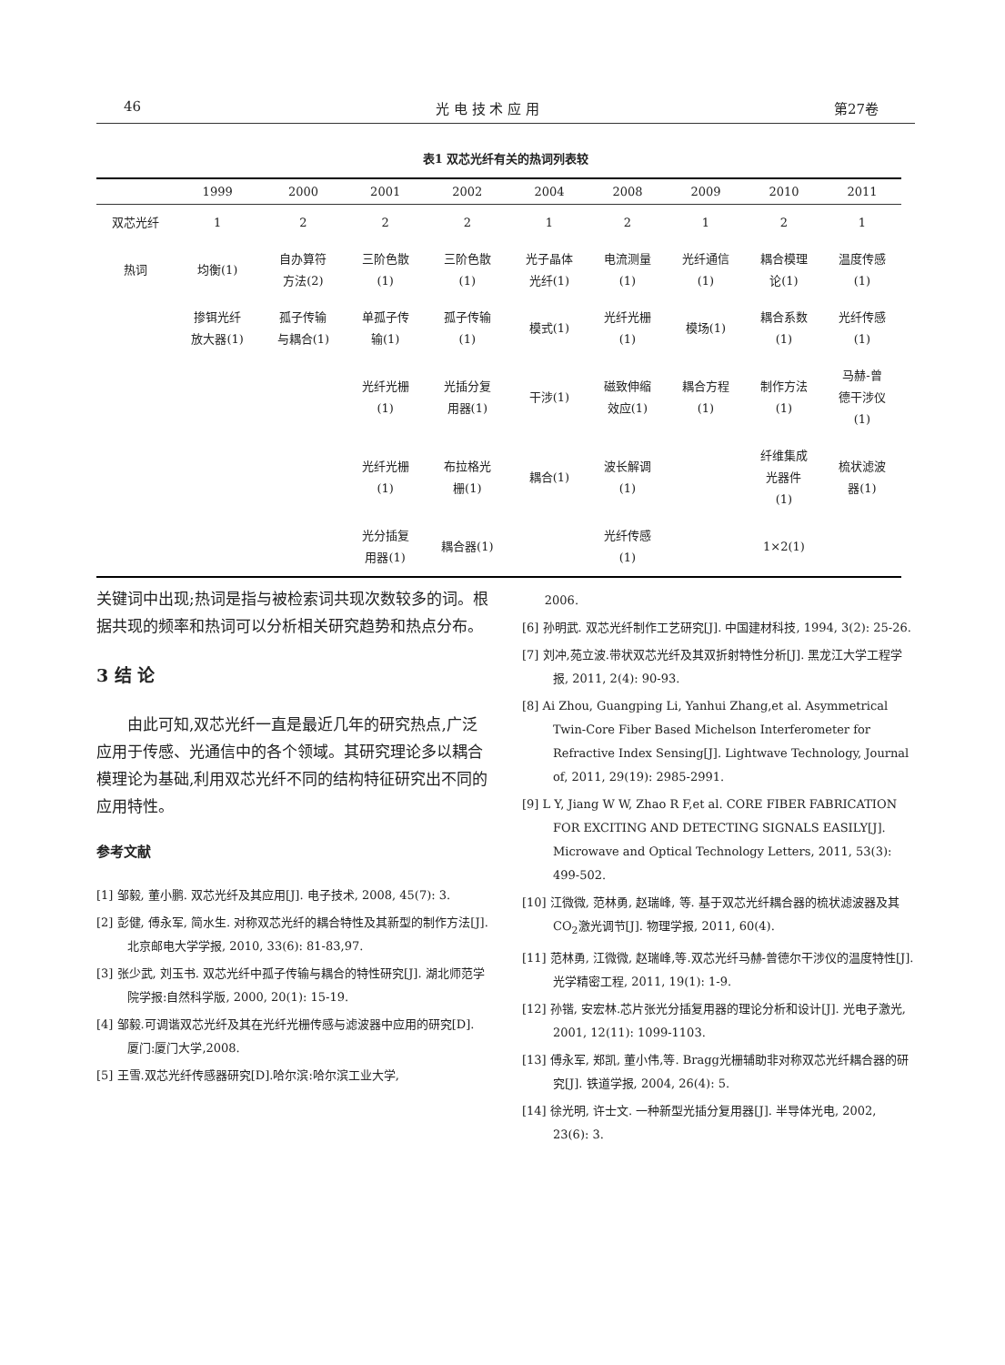46 光 电 技 术 应 用 第27卷
表1 双芯光纤有关的热词列表较
| | 1999 | 2000 | 2001 | 2002 | 2004 | 2008 | 2009 | 2010 | 2011 |
| --- | --- | --- | --- | --- | --- | --- | --- | --- | --- |
| 双芯光纤 | 1 | 2 | 2 | 2 | 1 | 2 | 1 | 2 | 1 |
| 热词 | 均衡(1) | 自办算符 方法(2) | 三阶色散 (1) | 三阶色散 (1) | 光子晶体 光纤(1) | 电流测量 (1) | 光纤通信 (1) | 耦合模理 论(1) | 温度传感 (1) |
| | 掺铒光纤 放大器(1) | 孤子传输 与耦合(1) | 单孤子传 输(1) | 孤子传输 (1) | 模式(1) | 光纤光栅 (1) | 模场(1) | 耦合系数 (1) | 光纤传感 (1) |
| | | | 光纤光栅 (1) | 光插分复 用器(1) | 干涉(1) | 磁致伸缩 效应(1) | 耦合方程 (1) | 制作方法 (1) | 马赫-曾 德干涉仪 (1) |
| | | | 光纤光栅 (1) | 布拉格光 栅(1) | 耦合(1) | 波长解调 (1) | | 纤维集成 光器件 (1) | 梳状滤波 器(1) |
| | | | 光分插复 用器(1) | 耦合器(1) | | 光纤传感 (1) | | 1×2(1) | |
关键词中出现;热词是指与被检索词共现次数较多的词。根据共现的频率和热词可以分析相关研究趋势和热点分布。
3 结 论
由此可知,双芯光纤一直是最近几年的研究热点,广泛应用于传感、光通信中的各个领域。其研究理论多以耦合模理论为基础,利用双芯光纤不同的结构特征研究出不同的应用特性。
参考文献
[1] 邹毅, 董小鹏. 双芯光纤及其应用[J]. 电子技术, 2008, 45(7): 3.
[2] 彭健, 傅永军, 简水生. 对称双芯光纤的耦合特性及其新型的制作方法[J]. 北京邮电大学学报, 2010, 33(6): 81-83,97.
[3] 张少武, 刘玉书. 双芯光纤中孤子传输与耦合的特性研究[J]. 湖北师范学院学报:自然科学版, 2000, 20(1): 15-19.
[4] 邹毅.可调谐双芯光纤及其在光纤光栅传感与滤波器中应用的研究[D]. 厦门:厦门大学,2008.
[5] 王雪.双芯光纤传感器研究[D].哈尔滨:哈尔滨工业大学,
2006.
[6] 孙明武. 双芯光纤制作工艺研究[J]. 中国建材科技, 1994, 3(2): 25-26.
[7] 刘冲,苑立波.带状双芯光纤及其双折射特性分析[J]. 黑龙江大学工程学报, 2011, 2(4): 90-93.
[8] Ai Zhou, Guangping Li, Yanhui Zhang,et al. Asymmetrical Twin-Core Fiber Based Michelson Interferometer for Refractive Index Sensing[J]. Lightwave Technology, Journal of, 2011, 29(19): 2985-2991.
[9] L Y, Jiang W W, Zhao R F,et al. CORE FIBER FABRICATION FOR EXCITING AND DETECTING SIGNALS EASILY[J]. Microwave and Optical Technology Letters, 2011, 53(3): 499-502.
[10] 江微微, 范林勇, 赵瑞峰, 等. 基于双芯光纤耦合器的梳状滤波器及其CO<sub>2</sub>激光调节[J]. 物理学报, 2011, 60(4).
[11] 范林勇, 江微微, 赵瑞峰,等.双芯光纤马赫-曾德尔干涉仪的温度特性[J]. 光学精密工程, 2011, 19(1): 1-9.
[12] 孙锴, 安宏林.芯片张光分插复用器的理论分析和设计[J]. 光电子激光, 2001, 12(11): 1099-1103.
[13] 傅永军, 郑凯, 董小伟,等. Bragg光栅辅助非对称双芯光纤耦合器的研究[J]. 铁道学报, 2004, 26(4): 5.
[14] 徐光明, 许士文. 一种新型光插分复用器[J]. 半导体光电, 2002, 23(6): 3.